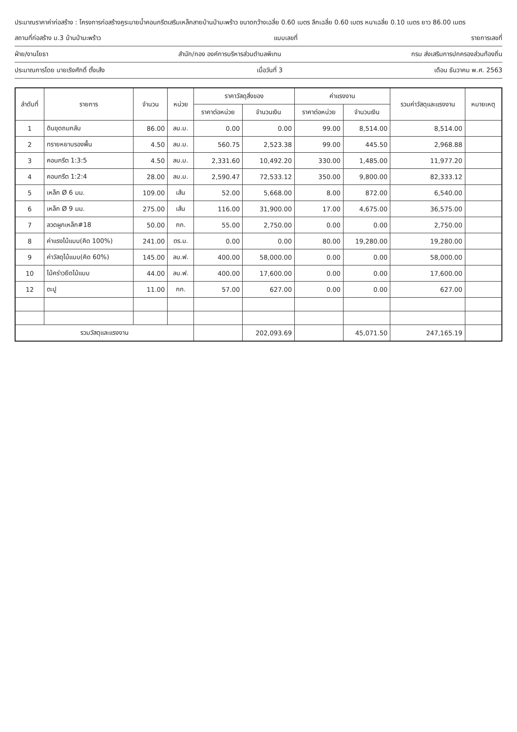ประมาณราคาค่าก่อสร้าง : โครงการก่อสร้างคูระบายน้ำคอนกรีตเสริมเหล็กสายบ้านป่ามะพร้าว ขนาดกว้างเฉลี่ย 0.60 เมตร ลึกเฉลี่ย 0.60 เมตร หนาเฉลี่ย 0.10 เมตร ยาว 86.00 เมตร
สถานที่ก่อสร้าง ม.3 บ้านป่ามะพร้าว แบบเลขที่ รายการเลขที่
ฝ่าย/งานโยธา สำนัก/กอง องค์การบริหารส่วนตำบลพิเทน กรม ส่งเสริมการปกครองส่วนท้องถิ่น
ประมาณการโดย นายเริงศักดิ์ ตั้งเส้ง เมื่อวันที่ 3 เดือน ธันวาคม พ.ศ. 2563
| ลำดับที่ | รายการ | จำนวน | หน่วย | ราคาวัสดุสิ่งของ | | ค่าแรงงาน | | รวมค่าวัสดุและแรงงาน | หมายเหตุ |
| --- | --- | --- | --- | --- | --- | --- | --- | --- | --- |
| | | | | ราคาต่อหน่วย | จำนวนเงิน | ราคาต่อหน่วย | จำนวนเงิน | | |
| 1 | ดินขุดถมกลับ | 86.00 | ลบ.ม. | 0.00 | 0.00 | 99.00 | 8,514.00 | 8,514.00 | |
| 2 | ทรายหยาบรองพื้น | 4.50 | ลบ.ม. | 560.75 | 2,523.38 | 99.00 | 445.50 | 2,968.88 | |
| 3 | คอนกรีต 1:3:5 | 4.50 | ลบ.ม. | 2,331.60 | 10,492.20 | 330.00 | 1,485.00 | 11,977.20 | |
| 4 | คอนกรีต 1:2:4 | 28.00 | ลบ.ม. | 2,590.47 | 72,533.12 | 350.00 | 9,800.00 | 82,333.12 | |
| 5 | เหล็ก Ø 6 มม. | 109.00 | เส้น | 52.00 | 5,668.00 | 8.00 | 872.00 | 6,540.00 | |
| 6 | เหล็ก Ø 9 มม. | 275.00 | เส้น | 116.00 | 31,900.00 | 17.00 | 4,675.00 | 36,575.00 | |
| 7 | ลวดผูกเหล็ก#18 | 50.00 | กก. | 55.00 | 2,750.00 | 0.00 | 0.00 | 2,750.00 | |
| 8 | ค่าแรงไม้แบบ(คิด 100%) | 241.00 | ตร.ม. | 0.00 | 0.00 | 80.00 | 19,280.00 | 19,280.00 | |
| 9 | ค่าวัสดุไม้แบบ(คิด 60%) | 145.00 | ลบ.ฟ. | 400.00 | 58,000.00 | 0.00 | 0.00 | 58,000.00 | |
| 10 | ไม้คร่าวยึดไม้แบบ | 44.00 | ลบ.ฟ. | 400.00 | 17,600.00 | 0.00 | 0.00 | 17,600.00 | |
| 12 | ตะปู | 11.00 | กก. | 57.00 | 627.00 | 0.00 | 0.00 | 627.00 | |
| รวมวัสดุและแรงงาน | | | | | 202,093.69 | | 45,071.50 | 247,165.19 | |